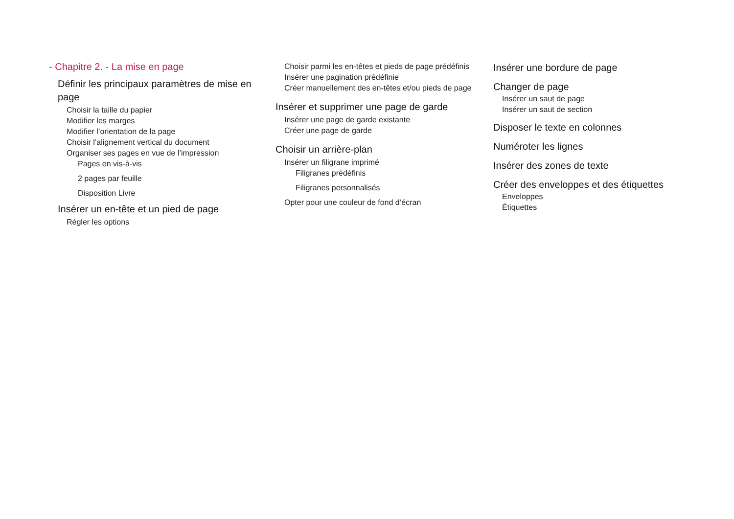- Chapitre 2. - La mise en page
Définir les principaux paramètres de mise en page
Choisir la taille du papier
Modifier les marges
Modifier l’orientation de la page
Choisir l’alignement vertical du document
Organiser ses pages en vue de l’impression
Pages en vis-à-vis
2 pages par feuille
Disposition Livre
Insérer un en-tête et un pied de page
Régler les options
Choisir parmi les en-têtes et pieds de page prédéfinis
Insérer une pagination prédéfinie
Créer manuellement des en-têtes et/ou pieds de page
Insérer et supprimer une page de garde
Insérer une page de garde existante
Créer une page de garde
Choisir un arrière-plan
Insérer un filigrane imprimé
Filigranes prédéfinis
Filigranes personnalisés
Opter pour une couleur de fond d’écran
Insérer une bordure de page
Changer de page
Insérer un saut de page
Insérer un saut de section
Disposer le texte en colonnes
Numéroter les lignes
Insérer des zones de texte
Créer des enveloppes et des étiquettes
Enveloppes
Étiquettes